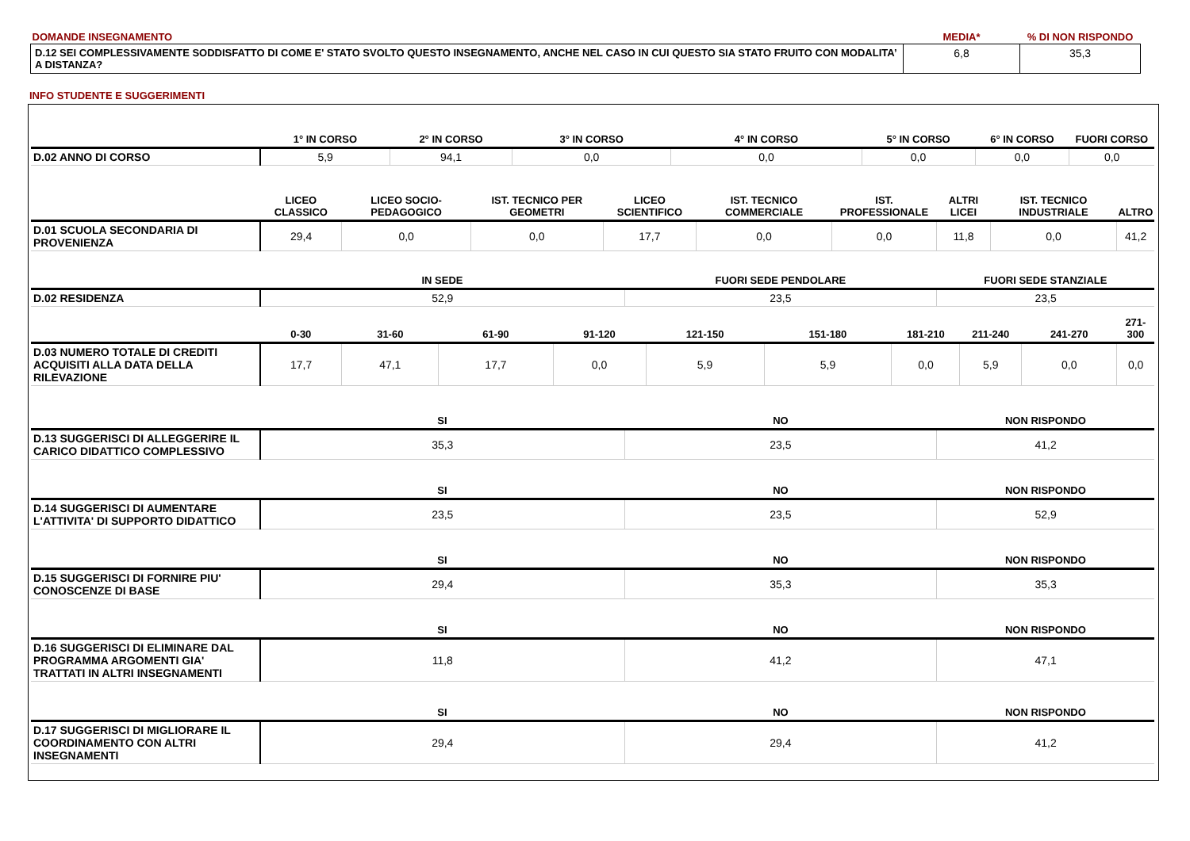| DOMANDE INSEGNAMENTO | MEDIA* | % DI NON RISPONDO |
| D.12 SEI COMPLESSIVAMENTE SODDISFATTO DI COME E' STATO SVOLTO QUESTO INSEGNAMENTO, ANCHE NEL CASO IN CUI QUESTO SIA STATO FRUITO CON MODALITA’ A DISTANZA? | 6,8 | 35,3 |
INFO STUDENTE E SUGGERIMENTI
| | 1° IN CORSO | | 2° IN CORSO | | | 3° IN CORSO | | | | | 4° IN CORSO | | | | 5° IN CORSO | | | | 6° IN CORSO | | | FUORI CORSO | |
| --- | --- | --- | --- | --- | --- | --- | --- | --- | --- | --- | --- | --- | --- | --- | --- | --- | --- | --- | --- | --- | --- | --- | --- |
| D.02 ANNO DI CORSO | 5,9 | | 94,1 | | | 0,0 | | | | | 0,0 | | | | 0,0 | | | | 0,0 | | | 0,0 | |
| | LICEO CLASSICO | LICEO SOCIO-PEDAGOGICO | | | IST. TECNICO PER GEOMETRI | | | LICEO SCIENTIFICO | | | | IST. TECNICO COMMERCIALE | | IST. PROFESSIONALE | | | ALTRI LICEI | | | IST. TECNICO INDUSTRIALE | | | ALTRO |
| D.01 SCUOLA SECONDARIA DI PROVENIENZA | 29,4 | 0,0 | | | 0,0 | | | 17,7 | | | | 0,0 | | 0,0 | | | 11,8 | | | 0,0 | | | 41,2 |
| | IN SEDE | | | | | | | | FUORI SEDE PENDOLARE | | | | | | | | FUORI SEDE STANZIALE | | | | | | |
| D.02 RESIDENZA | 52,9 | | | | | | | | 23,5 | | | | | | | | 23,5 | | | | | | |
| | 0-30 | 31-60 | | 61-90 | | | 91-120 | | | 121-150 | | | 151-180 | | | 181-210 | | 211-240 | | | 241-270 | | 271-300 |
| D.03 NUMERO TOTALE DI CREDITI ACQUISITI ALLA DATA DELLA RILEVAZIONE | 17,7 | 47,1 | | 17,7 | | | 0,0 | | | 5,9 | | | 5,9 | | | 0,0 | | 5,9 | | | 0,0 | | 0,0 |
| | SI | | | | | | | | NO | | | | | | | | NON RISPONDO | | | | | | |
| D.13 SUGGERISCI DI ALLEGGERIRE IL CARICO DIDATTICO COMPLESSIVO | 35,3 | | | | | | | | 23,5 | | | | | | | | 41,2 | | | | | | |
| | SI | | | | | | | | NO | | | | | | | | NON RISPONDO | | | | | | |
| D.14 SUGGERISCI DI AUMENTARE L'ATTIVITA' DI SUPPORTO DIDATTICO | 23,5 | | | | | | | | 23,5 | | | | | | | | 52,9 | | | | | | |
| | SI | | | | | | | | NO | | | | | | | | NON RISPONDO | | | | | | |
| D.15 SUGGERISCI DI FORNIRE PIU' CONOSCENZE DI BASE | 29,4 | | | | | | | | 35,3 | | | | | | | | 35,3 | | | | | | |
| | SI | | | | | | | | NO | | | | | | | | NON RISPONDO | | | | | | |
| D.16 SUGGERISCI DI ELIMINARE DAL PROGRAMMA ARGOMENTI GIA' TRATTATI IN ALTRI INSEGNAMENTI | 11,8 | | | | | | | | 41,2 | | | | | | | | 47,1 | | | | | | |
| | SI | | | | | | | | NO | | | | | | | | NON RISPONDO | | | | | | |
| D.17 SUGGERISCI DI MIGLIORARE IL COORDINAMENTO CON ALTRI INSEGNAMENTI | 29,4 | | | | | | | | 29,4 | | | | | | | | 41,2 | | | | | | |